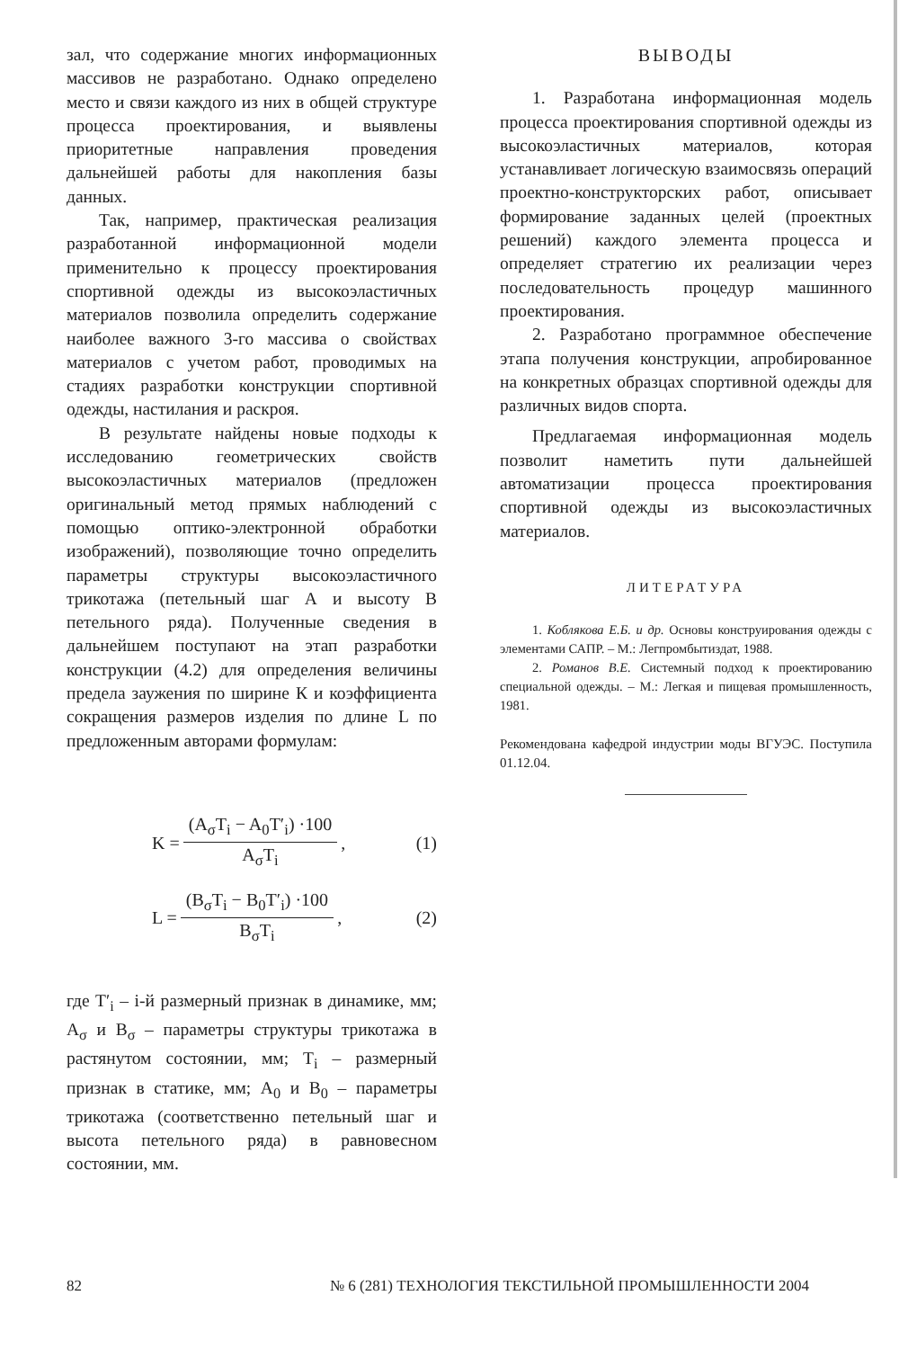зал, что содержание многих информационных массивов не разработано. Однако определено место и связи каждого из них в общей структуре процесса проектирования, и выявлены приоритетные направления проведения дальнейшей работы для накопления базы данных.
Так, например, практическая реализация разработанной информационной модели применительно к процессу проектирования спортивной одежды из высокоэластичных материалов позволила определить содержание наиболее важного 3-го массива о свойствах материалов с учетом работ, проводимых на стадиях разработки конструкции спортивной одежды, настилания и раскроя.
В результате найдены новые подходы к исследованию геометрических свойств высокоэластичных материалов (предложен оригинальный метод прямых наблюдений с помощью оптико-электронной обработки изображений), позволяющие точно определить параметры структуры высокоэластичного трикотажа (петельный шаг А и высоту В петельного ряда). Полученные сведения в дальнейшем поступают на этап разработки конструкции (4.2) для определения величины предела заужения по ширине К и коэффициента сокращения размеров изделия по длине L по предложенным авторами формулам:
K = (A<sub>σ</sub>T<sub>i</sub> − A<sub>0</sub>T′<sub>i</sub>) ·100 A<sub>σ</sub>T<sub>i</sub>, (1)
L = (B<sub>σ</sub>T<sub>i</sub> − B<sub>0</sub>T′<sub>i</sub>) ·100 B<sub>σ</sub>T<sub>i</sub>, (2)
где T′<sub>i</sub> – i-й размерный признак в динамике, мм; A<sub>σ</sub> и B<sub>σ</sub> – параметры структуры трикотажа в растянутом состоянии, мм; T<sub>i</sub> – размерный признак в статике, мм; A<sub>0</sub> и B<sub>0</sub> – параметры трикотажа (соответственно петельный шаг и высота петельного ряда) в равновесном состоянии, мм.
ВЫВОДЫ
1. Разработана информационная модель процесса проектирования спортивной одежды из высокоэластичных материалов, которая устанавливает логическую взаимосвязь операций проектно-конструкторских работ, описывает формирование заданных целей (проектных решений) каждого элемента процесса и определяет стратегию их реализации через последовательность процедур машинного проектирования.
2. Разработано программное обеспечение этапа получения конструкции, апробированное на конкретных образцах спортивной одежды для различных видов спорта.
Предлагаемая информационная модель позволит наметить пути дальнейшей автоматизации процесса проектирования спортивной одежды из высокоэластичных материалов.
ЛИТЕРАТУРА
1. Коблякова Е.Б. и др. Основы конструирования одежды с элементами САПР. – М.: Легпромбытиздат, 1988.
2. Романов В.Е. Системный подход к проектированию специальной одежды. – М.: Легкая и пищевая промышленность, 1981.
Рекомендована кафедрой индустрии моды ВГУЭС. Поступила 01.12.04.
82 № 6 (281) ТЕХНОЛОГИЯ ТЕКСТИЛЬНОЙ ПРОМЫШЛЕННОСТИ 2004